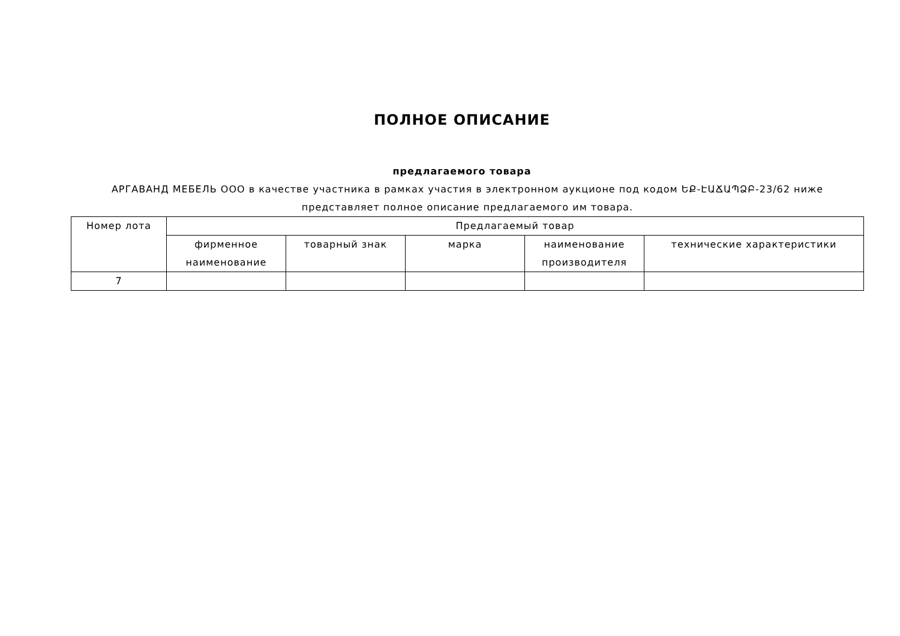ПОЛНОЕ ОПИСАНИЕ
предлагаемого товара
АРГАВАНД МЕБЕЛЬ ООО в качестве участника в рамках участия в электронном аукционе под кодом ԵՔ-ԷԱՃԱՊՁԲ-23/62 ниже представляет полное описание предлагаемого им товара.
| Номер лота | Предлагаемый товар | | | | |
| --- | --- | --- | --- | --- | --- |
| | фирменное наименование | товарный знак | марка | наименование производителя | технические характеристики |
| 7 | | | | | |